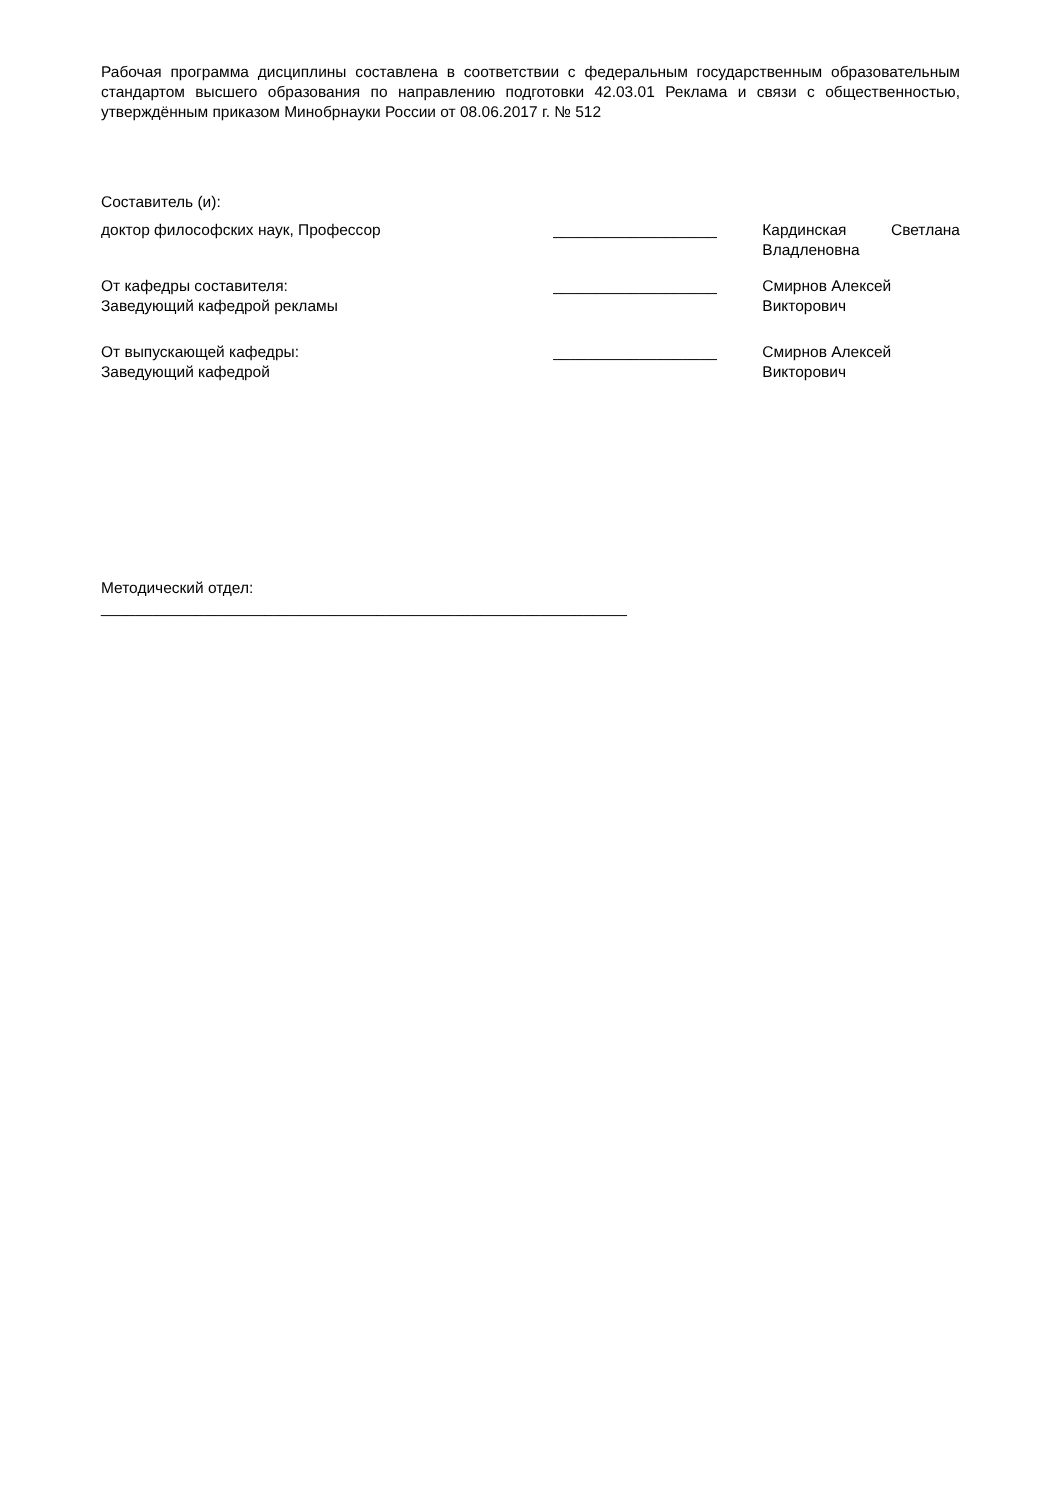Рабочая программа дисциплины составлена в соответствии с федеральным государственным образовательным стандартом высшего образования по направлению подготовки 42.03.01 Реклама и связи с общественностью, утверждённым приказом Минобрнауки России от 08.06.2017 г. № 512
Составитель (и):
доктор философских наук, Профессор ___________________ Кардинская Светлана
Владленовна
От кафедры составителя:
Заведующий кафедрой рекламы
___________________ Смирнов Алексей
Викторович
От выпускающей кафедры:
Заведующий кафедрой
___________________ Смирнов Алексей
Викторович
Методический отдел:
_____________________________________________________________